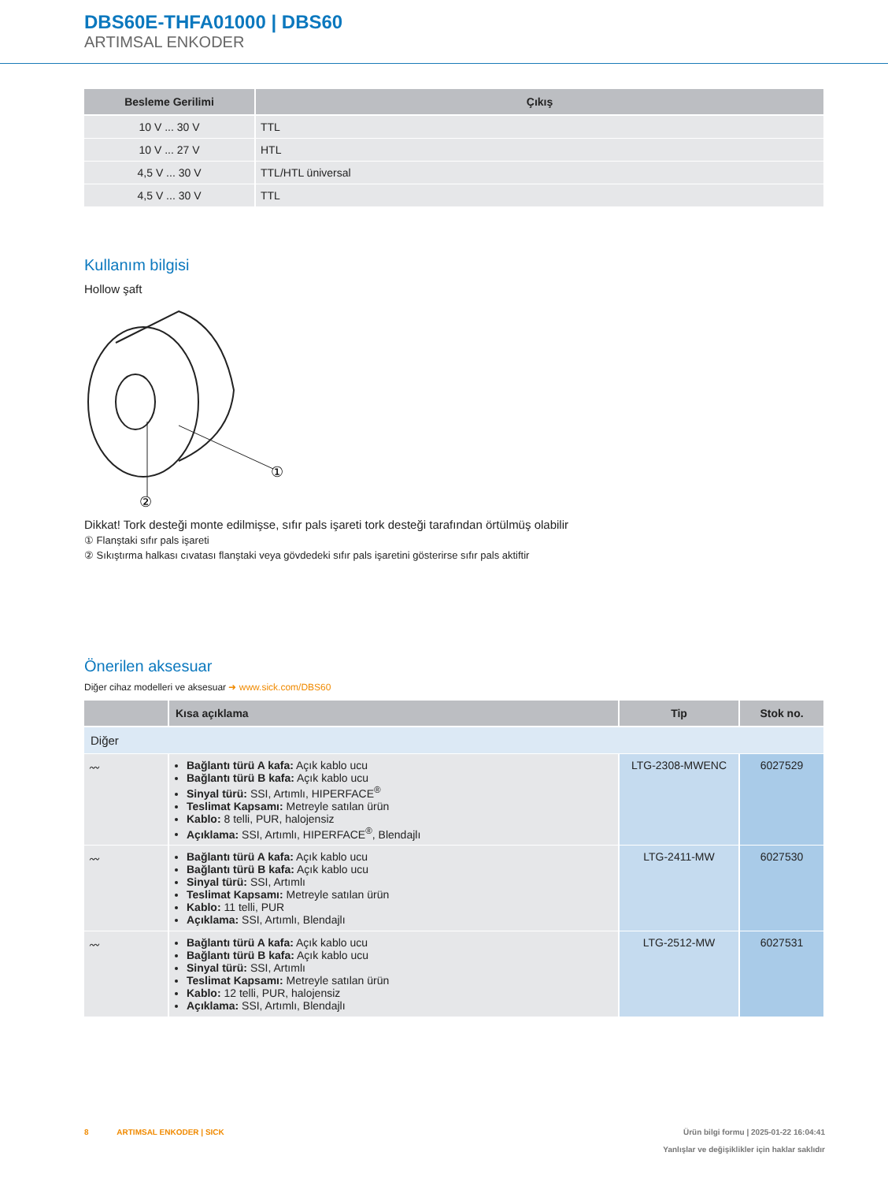DBS60E-THFA01000 | DBS60
ARTIMSAL ENKODER
| Besleme Gerilimi | Çıkış |
| --- | --- |
| 10 V ... 30 V | TTL |
| 10 V ... 27 V | HTL |
| 4,5 V ... 30 V | TTL/HTL üniversal |
| 4,5 V ... 30 V | TTL |
Kullanım bilgisi
Hollow şaft
①
②
Dikkat! Tork desteği monte edilmişse, sıfır pals işareti tork desteği tarafından örtülmüş olabilir
① Flanştaki sıfır pals işareti
② Sıkıştırma halkası cıvatası flanştaki veya gövdedeki sıfır pals işaretini gösterirse sıfır pals aktiftir
Önerilen aksesuar
Diğer cihaz modelleri ve aksesuar ➜ www.sick.com/DBS60
| | Kısa açıklama | Tip | Stok no. |
| --- | --- | --- | --- |
| Diğer | | | |
| 〰 | Bağlantı türü A kafa: Açık kablo ucu Bağlantı türü B kafa: Açık kablo ucu Sinyal türü: SSI, Artımlı, HIPERFACE<sup>®</sup> Teslimat Kapsamı: Metreyle satılan ürün Kablo: 8 telli, PUR, halojensiz Açıklama: SSI, Artımlı, HIPERFACE<sup>®</sup>, Blendajlı | LTG-2308-MWENC | 6027529 |
| 〰 | Bağlantı türü A kafa: Açık kablo ucu Bağlantı türü B kafa: Açık kablo ucu Sinyal türü: SSI, Artımlı Teslimat Kapsamı: Metreyle satılan ürün Kablo: 11 telli, PUR Açıklama: SSI, Artımlı, Blendajlı | LTG-2411-MW | 6027530 |
| 〰 | Bağlantı türü A kafa: Açık kablo ucu Bağlantı türü B kafa: Açık kablo ucu Sinyal türü: SSI, Artımlı Teslimat Kapsamı: Metreyle satılan ürün Kablo: 12 telli, PUR, halojensiz Açıklama: SSI, Artımlı, Blendajlı | LTG-2512-MW | 6027531 |
8 ARTIMSAL ENKODER | SICK Ürün bilgi formu | 2025-01-22 16:04:41
Yanlışlar ve değişiklikler için haklar saklıdır